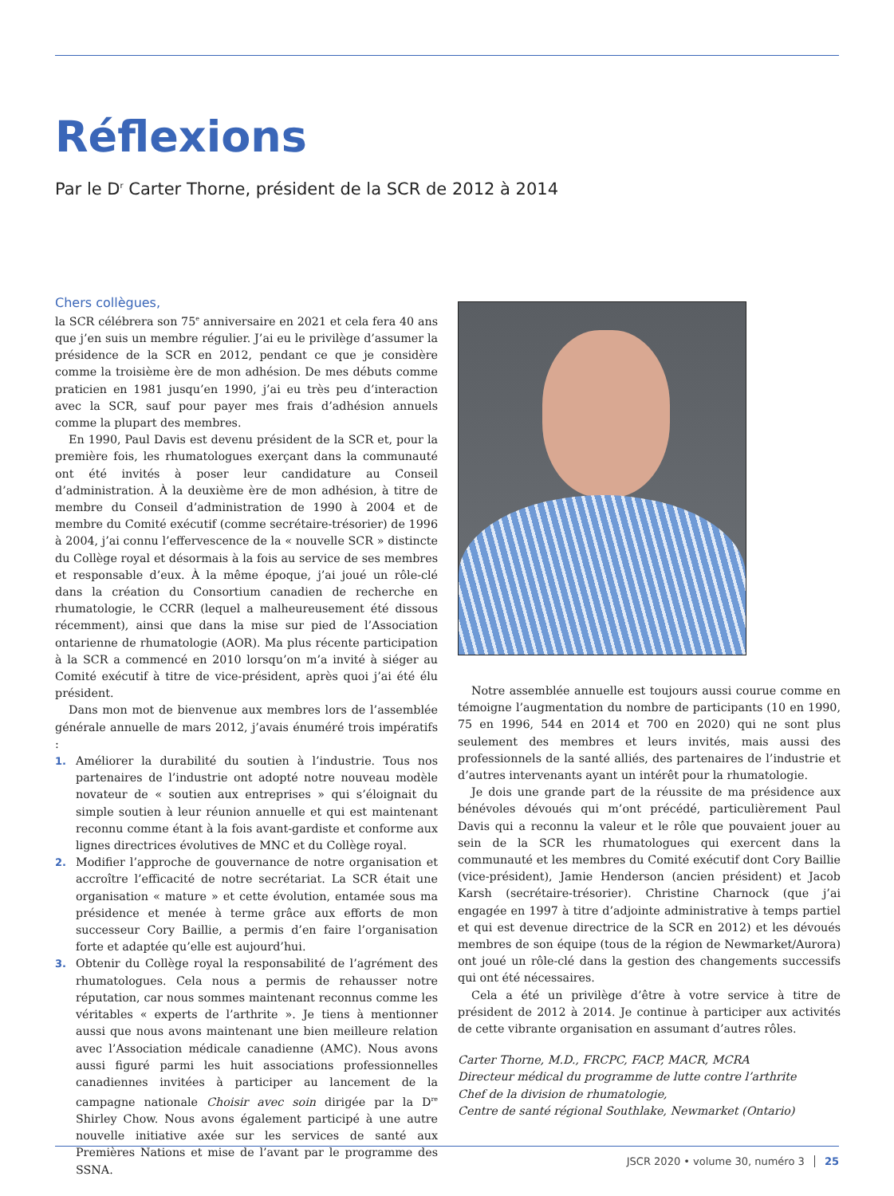Réflexions
Par le D<sup>r</sup> Carter Thorne, président de la SCR de 2012 à 2014
Chers collègues,
la SCR célébrera son 75<sup>e</sup> anniversaire en 2021 et cela fera 40 ans que j’en suis un membre régulier. J’ai eu le privilège d’assumer la présidence de la SCR en 2012, pendant ce que je considère comme la troisième ère de mon adhésion. De mes débuts comme praticien en 1981 jusqu’en 1990, j’ai eu très peu d’interaction avec la SCR, sauf pour payer mes frais d’adhésion annuels comme la plupart des membres.
En 1990, Paul Davis est devenu président de la SCR et, pour la première fois, les rhumatologues exerçant dans la communauté ont été invités à poser leur candidature au Conseil d’administration. À la deuxième ère de mon adhésion, à titre de membre du Conseil d’administration de 1990 à 2004 et de membre du Comité exécutif (comme secrétaire-trésorier) de 1996 à 2004, j’ai connu l’effervescence de la « nouvelle SCR » distincte du Collège royal et désormais à la fois au service de ses membres et responsable d’eux. À la même époque, j’ai joué un rôle-clé dans la création du Consortium canadien de recherche en rhumatologie, le CCRR (lequel a malheureusement été dissous récemment), ainsi que dans la mise sur pied de l’Association ontarienne de rhumatologie (AOR). Ma plus récente participation à la SCR a commencé en 2010 lorsqu’on m’a invité à siéger au Comité exécutif à titre de vice-président, après quoi j’ai été élu président.
Dans mon mot de bienvenue aux membres lors de l’assemblée générale annuelle de mars 2012, j’avais énuméré trois impératifs :
1. Améliorer la durabilité du soutien à l’industrie. Tous nos partenaires de l’industrie ont adopté notre nouveau modèle novateur de « soutien aux entreprises » qui s’éloignait du simple soutien à leur réunion annuelle et qui est maintenant reconnu comme étant à la fois avant-gardiste et conforme aux lignes directrices évolutives de MNC et du Collège royal.
2. Modifier l’approche de gouvernance de notre organisation et accroître l’efficacité de notre secrétariat. La SCR était une organisation « mature » et cette évolution, entamée sous ma présidence et menée à terme grâce aux efforts de mon successeur Cory Baillie, a permis d’en faire l’organisation forte et adaptée qu’elle est aujourd’hui.
3. Obtenir du Collège royal la responsabilité de l’agrément des rhumatologues. Cela nous a permis de rehausser notre réputation, car nous sommes maintenant reconnus comme les véritables « experts de l’arthrite ». Je tiens à mentionner aussi que nous avons maintenant une bien meilleure relation avec l’Association médicale canadienne (AMC). Nous avons aussi figuré parmi les huit associations professionnelles canadiennes invitées à participer au lancement de la campagne nationale Choisir avec soin dirigée par la D<sup>re</sup> Shirley Chow. Nous avons également participé à une autre nouvelle initiative axée sur les services de santé aux Premières Nations et mise de l’avant par le programme des SSNA.
Notre assemblée annuelle est toujours aussi courue comme en témoigne l’augmentation du nombre de participants (10 en 1990, 75 en 1996, 544 en 2014 et 700 en 2020) qui ne sont plus seulement des membres et leurs invités, mais aussi des professionnels de la santé alliés, des partenaires de l’industrie et d’autres intervenants ayant un intérêt pour la rhumatologie.
Je dois une grande part de la réussite de ma présidence aux bénévoles dévoués qui m’ont précédé, particulièrement Paul Davis qui a reconnu la valeur et le rôle que pouvaient jouer au sein de la SCR les rhumatologues qui exercent dans la communauté et les membres du Comité exécutif dont Cory Baillie (vice-président), Jamie Henderson (ancien président) et Jacob Karsh (secrétaire-trésorier). Christine Charnock (que j’ai engagée en 1997 à titre d’adjointe administrative à temps partiel et qui est devenue directrice de la SCR en 2012) et les dévoués membres de son équipe (tous de la région de Newmarket/Aurora) ont joué un rôle-clé dans la gestion des changements successifs qui ont été nécessaires.
Cela a été un privilège d’être à votre service à titre de président de 2012 à 2014. Je continue à participer aux activités de cette vibrante organisation en assumant d’autres rôles.
Carter Thorne, M.D., FRCPC, FACP, MACR, MCRA
Directeur médical du programme de lutte contre l’arthrite
Chef de la division de rhumatologie,
Centre de santé régional Southlake, Newmarket (Ontario)
JSCR 2020 • volume 30, numéro 3 25